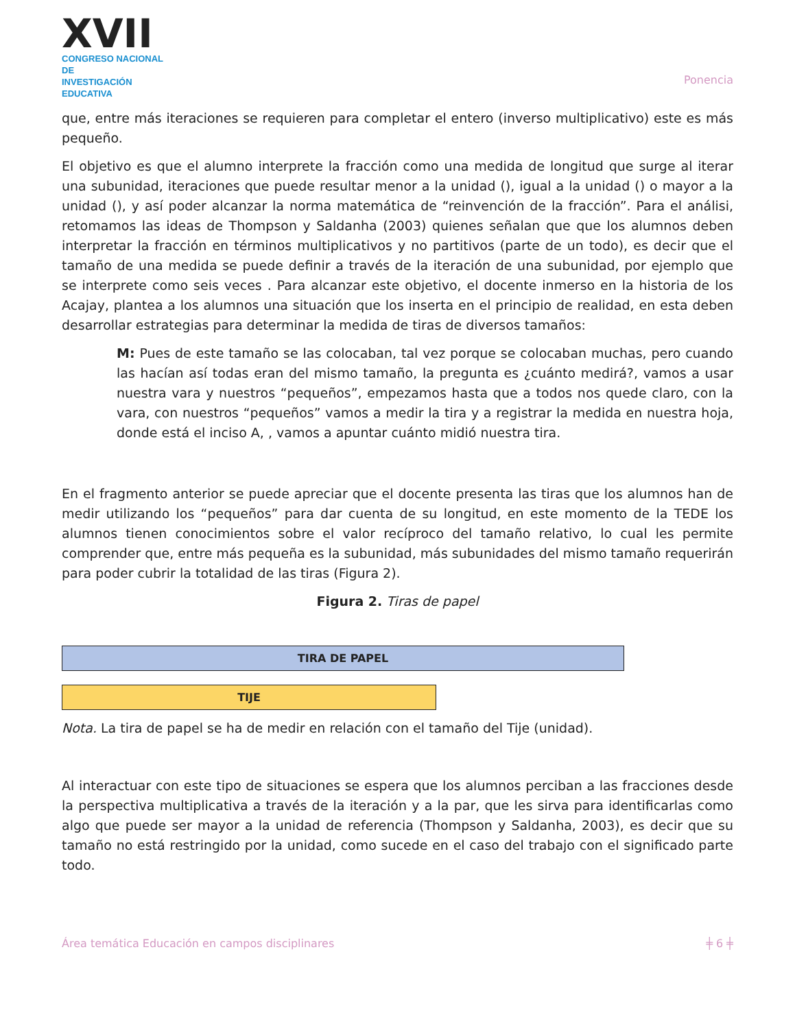XVII
CONGRESO NACIONAL DE
INVESTIGACIÓN EDUCATIVA
Ponencia
que, entre más iteraciones se requieren para completar el entero (inverso multiplicativo) este es más pequeño.
El objetivo es que el alumno interprete la fracción como una medida de longitud que surge al iterar una subunidad, iteraciones que puede resultar menor a la unidad (), igual a la unidad () o mayor a la unidad (), y así poder alcanzar la norma matemática de “reinvención de la fracción”. Para el análisi, retomamos las ideas de Thompson y Saldanha (2003) quienes señalan que que los alumnos deben interpretar la fracción en términos multiplicativos y no partitivos (parte de un todo), es decir que el tamaño de una medida se puede definir a través de la iteración de una subunidad, por ejemplo que se interprete como seis veces . Para alcanzar este objetivo, el docente inmerso en la historia de los Acajay, plantea a los alumnos una situación que los inserta en el principio de realidad, en esta deben desarrollar estrategias para determinar la medida de tiras de diversos tamaños:
M: Pues de este tamaño se las colocaban, tal vez porque se colocaban muchas, pero cuando las hacían así todas eran del mismo tamaño, la pregunta es ¿cuánto medirá?, vamos a usar nuestra vara y nuestros “pequeños”, empezamos hasta que a todos nos quede claro, con la vara, con nuestros “pequeños” vamos a medir la tira y a registrar la medida en nuestra hoja, donde está el inciso A, , vamos a apuntar cuánto midió nuestra tira.
En el fragmento anterior se puede apreciar que el docente presenta las tiras que los alumnos han de medir utilizando los “pequeños” para dar cuenta de su longitud, en este momento de la TEDE los alumnos tienen conocimientos sobre el valor recíproco del tamaño relativo, lo cual les permite comprender que, entre más pequeña es la subunidad, más subunidades del mismo tamaño requerirán para poder cubrir la totalidad de las tiras (Figura 2).
Figura 2. Tiras de papel
TIRA DE PAPEL
TIJE
Nota. La tira de papel se ha de medir en relación con el tamaño del Tije (unidad).
Al interactuar con este tipo de situaciones se espera que los alumnos perciban a las fracciones desde la perspectiva multiplicativa a través de la iteración y a la par, que les sirva para identificarlas como algo que puede ser mayor a la unidad de referencia (Thompson y Saldanha, 2003), es decir que su tamaño no está restringido por la unidad, como sucede en el caso del trabajo con el significado parte todo.
Área temática Educación en campos disciplinares ╪ 6 ╪